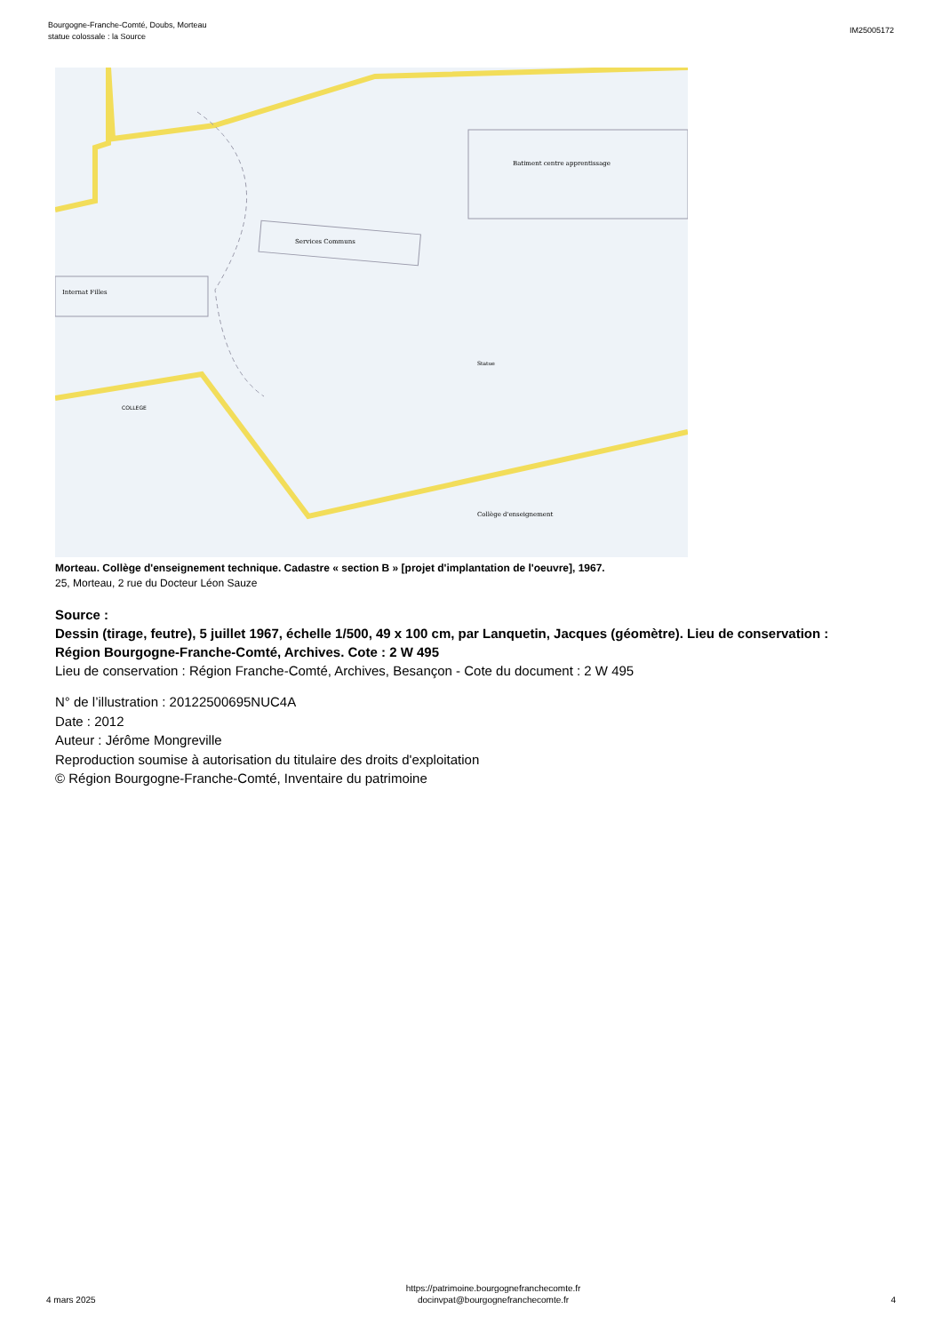Bourgogne-Franche-Comté, Doubs, Morteau
statue colossale : la Source
IM25005172
Services Communs
Batiment centre apprentissage
Internat Filles
COLLEGE
Statue
Collège d'enseignement
Morteau. Collège d'enseignement technique. Cadastre « section B » [projet d'implantation de l'oeuvre], 1967.
25, Morteau, 2 rue du Docteur Léon Sauze
Source :
Dessin (tirage, feutre), 5 juillet 1967, échelle 1/500, 49 x 100 cm, par Lanquetin, Jacques (géomètre). Lieu de conservation : Région Bourgogne-Franche-Comté, Archives. Cote : 2 W 495
Lieu de conservation : Région Franche-Comté, Archives, Besançon - Cote du document : 2 W 495
N° de l’illustration : 20122500695NUC4A
Date : 2012
Auteur : Jérôme Mongreville
Reproduction soumise à autorisation du titulaire des droits d'exploitation
© Région Bourgogne-Franche-Comté, Inventaire du patrimoine
4 mars 2025
https://patrimoine.bourgognefranchecomte.fr
docinvpat@bourgognefranchecomte.fr
4